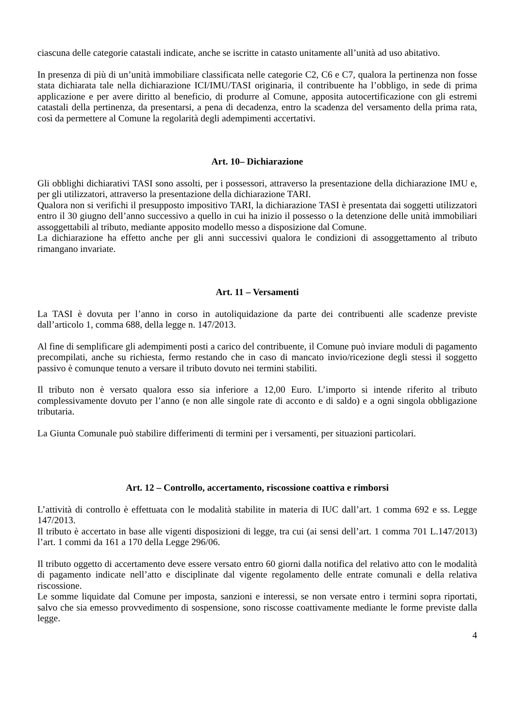ciascuna delle categorie catastali indicate, anche se iscritte in catasto unitamente all’unità ad uso abitativo.
In presenza di più di un’unità immobiliare classificata nelle categorie C2, C6 e C7, qualora la pertinenza non fosse stata dichiarata tale nella dichiarazione ICI/IMU/TASI originaria, il contribuente ha l’obbligo, in sede di prima applicazione e per avere diritto al beneficio, di produrre al Comune, apposita autocertificazione con gli estremi catastali della pertinenza, da presentarsi, a pena di decadenza, entro la scadenza del versamento della prima rata, così da permettere al Comune la regolarità degli adempimenti accertativi.
Art. 10– Dichiarazione
Gli obblighi dichiarativi TASI sono assolti, per i possessori, attraverso la presentazione della dichiarazione IMU e, per gli utilizzatori, attraverso la presentazione della dichiarazione TARI.
Qualora non si verifichi il presupposto impositivo TARI, la dichiarazione TASI è presentata dai soggetti utilizzatori entro il 30 giugno dell’anno successivo a quello in cui ha inizio il possesso o la detenzione delle unità immobiliari assoggettabili al tributo, mediante apposito modello messo a disposizione dal Comune.
La dichiarazione ha effetto anche per gli anni successivi qualora le condizioni di assoggettamento al tributo rimangano invariate.
Art. 11 – Versamenti
La TASI è dovuta per l’anno in corso in autoliquidazione da parte dei contribuenti alle scadenze previste dall’articolo 1, comma 688, della legge n. 147/2013.
Al fine di semplificare gli adempimenti posti a carico del contribuente, il Comune può inviare moduli di pagamento precompilati, anche su richiesta, fermo restando che in caso di mancato invio/ricezione degli stessi il soggetto passivo è comunque tenuto a versare il tributo dovuto nei termini stabiliti.
Il tributo non è versato qualora esso sia inferiore a 12,00 Euro. L’importo si intende riferito al tributo complessivamente dovuto per l’anno (e non alle singole rate di acconto e di saldo) e a ogni singola obbligazione tributaria.
La Giunta Comunale può stabilire differimenti di termini per i versamenti, per situazioni particolari.
Art. 12 – Controllo, accertamento, riscossione coattiva e rimborsi
L’attività di controllo è effettuata con le modalità stabilite in materia di IUC dall’art. 1 comma 692 e ss. Legge 147/2013.
Il tributo è accertato in base alle vigenti disposizioni di legge, tra cui (ai sensi dell’art. 1 comma 701 L.147/2013) l’art. 1 commi da 161 a 170 della Legge 296/06.
Il tributo oggetto di accertamento deve essere versato entro 60 giorni dalla notifica del relativo atto con le modalità di pagamento indicate nell’atto e disciplinate dal vigente regolamento delle entrate comunali e della relativa riscossione.
Le somme liquidate dal Comune per imposta, sanzioni e interessi, se non versate entro i termini sopra riportati, salvo che sia emesso provvedimento di sospensione, sono riscosse coattivamente mediante le forme previste dalla legge.
4